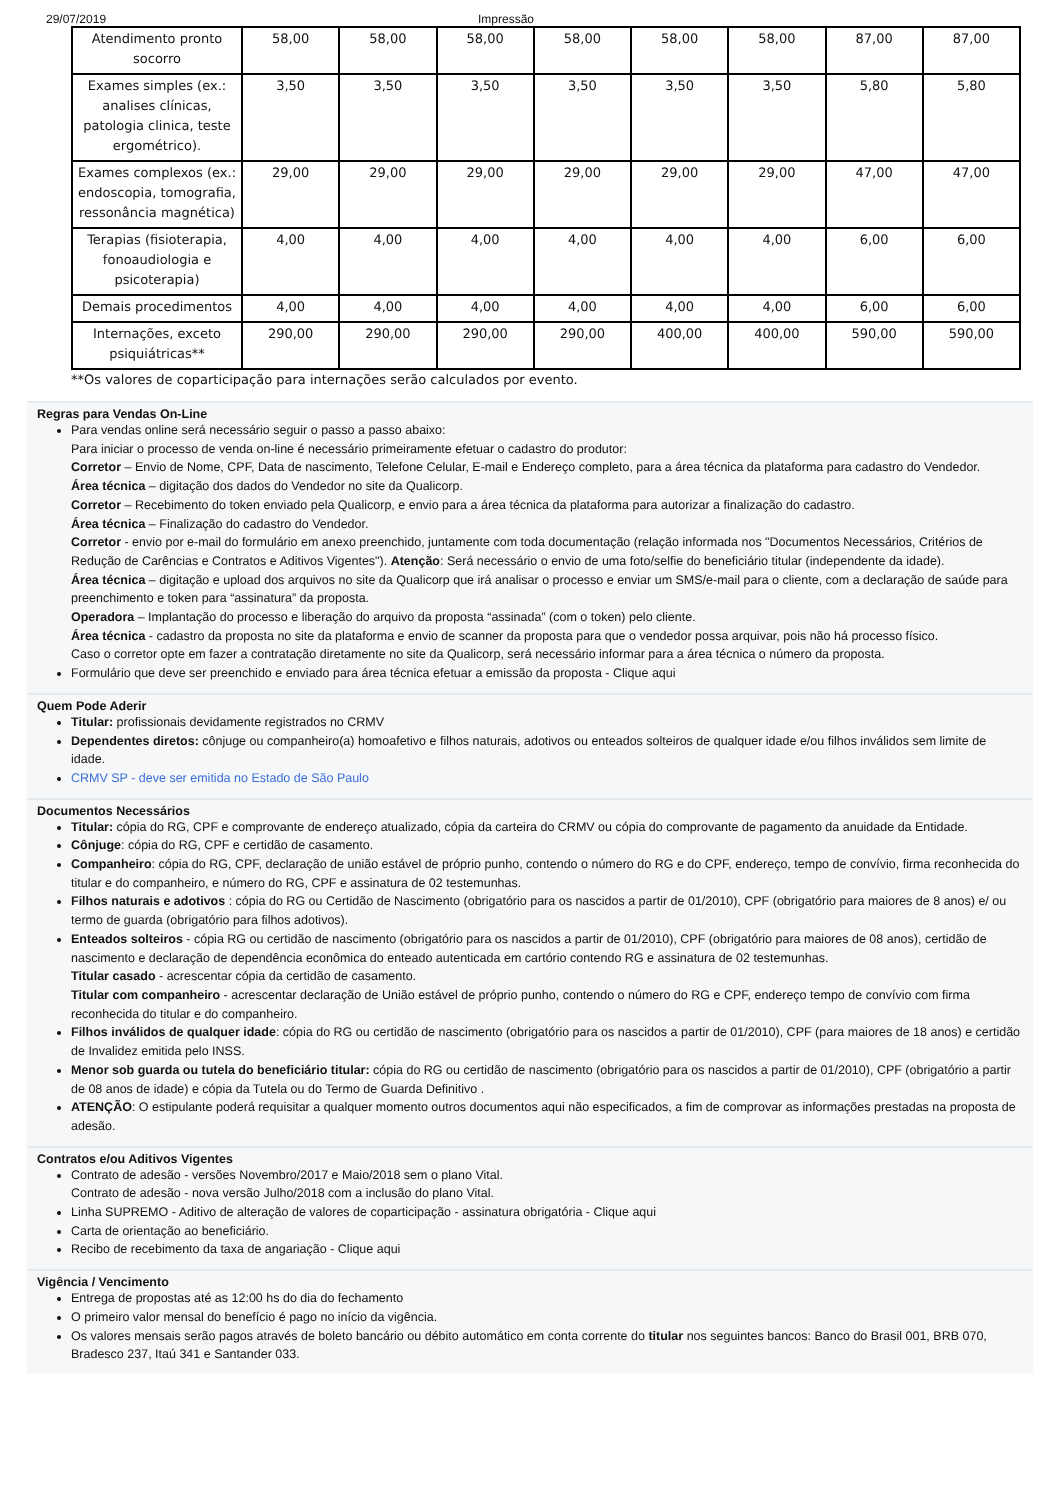29/07/2019 Impressão
| Atendimento pronto socorro | 58,00 | 58,00 | 58,00 | 58,00 | 58,00 | 58,00 | 87,00 | 87,00 |
| Exames simples (ex.: analises clínicas, patologia clinica, teste ergométrico). | 3,50 | 3,50 | 3,50 | 3,50 | 3,50 | 3,50 | 5,80 | 5,80 |
| Exames complexos (ex.: endoscopia, tomografia, ressonância magnética) | 29,00 | 29,00 | 29,00 | 29,00 | 29,00 | 29,00 | 47,00 | 47,00 |
| Terapias (fisioterapia, fonoaudiologia e psicoterapia) | 4,00 | 4,00 | 4,00 | 4,00 | 4,00 | 4,00 | 6,00 | 6,00 |
| Demais procedimentos | 4,00 | 4,00 | 4,00 | 4,00 | 4,00 | 4,00 | 6,00 | 6,00 |
| Internações, exceto psiquiátricas** | 290,00 | 290,00 | 290,00 | 290,00 | 400,00 | 400,00 | 590,00 | 590,00 |
**Os valores de coparticipação para internações serão calculados por evento.
Regras para Vendas On-Line
Para vendas online será necessário seguir o passo a passo abaixo:
Para iniciar o processo de venda on-line é necessário primeiramente efetuar o cadastro do produtor:
Corretor – Envio de Nome, CPF, Data de nascimento, Telefone Celular, E-mail e Endereço completo, para a área técnica da plataforma para cadastro do Vendedor.
Área técnica – digitação dos dados do Vendedor no site da Qualicorp.
Corretor – Recebimento do token enviado pela Qualicorp, e envio para a área técnica da plataforma para autorizar a finalização do cadastro.
Área técnica – Finalização do cadastro do Vendedor.
Corretor - envio por e-mail do formulário em anexo preenchido, juntamente com toda documentação (relação informada nos "Documentos Necessários, Critérios de Redução de Carências e Contratos e Aditivos Vigentes"). Atenção: Será necessário o envio de uma foto/selfie do beneficiário titular (independente da idade).
Área técnica – digitação e upload dos arquivos no site da Qualicorp que irá analisar o processo e enviar um SMS/e-mail para o cliente, com a declaração de saúde para preenchimento e token para “assinatura” da proposta.
Operadora – Implantação do processo e liberação do arquivo da proposta “assinada” (com o token) pelo cliente.
Área técnica - cadastro da proposta no site da plataforma e envio de scanner da proposta para que o vendedor possa arquivar, pois não há processo físico.
Caso o corretor opte em fazer a contratação diretamente no site da Qualicorp, será necessário informar para a área técnica o número da proposta.
Formulário que deve ser preenchido e enviado para área técnica efetuar a emissão da proposta - Clique aqui
Quem Pode Aderir
Titular: profissionais devidamente registrados no CRMV
Dependentes diretos: cônjuge ou companheiro(a) homoafetivo e filhos naturais, adotivos ou enteados solteiros de qualquer idade e/ou filhos inválidos sem limite de idade.
CRMV SP - deve ser emitida no Estado de São Paulo
Documentos Necessários
Titular: cópia do RG, CPF e comprovante de endereço atualizado, cópia da carteira do CRMV ou cópia do comprovante de pagamento da anuidade da Entidade.
Cônjuge: cópia do RG, CPF e certidão de casamento.
Companheiro: cópia do RG, CPF, declaração de união estável de próprio punho, contendo o número do RG e do CPF, endereço, tempo de convívio, firma reconhecida do titular e do companheiro, e número do RG, CPF e assinatura de 02 testemunhas.
Filhos naturais e adotivos : cópia do RG ou Certidão de Nascimento (obrigatório para os nascidos a partir de 01/2010), CPF (obrigatório para maiores de 8 anos) e/ ou termo de guarda (obrigatório para filhos adotivos).
Enteados solteiros - cópia RG ou certidão de nascimento (obrigatório para os nascidos a partir de 01/2010), CPF (obrigatório para maiores de 08 anos), certidão de nascimento e declaração de dependência econômica do enteado autenticada em cartório contendo RG e assinatura de 02 testemunhas.
Titular casado - acrescentar cópia da certidão de casamento.
Titular com companheiro - acrescentar declaração de União estável de próprio punho, contendo o número do RG e CPF, endereço tempo de convívio com firma reconhecida do titular e do companheiro.
Filhos inválidos de qualquer idade: cópia do RG ou certidão de nascimento (obrigatório para os nascidos a partir de 01/2010), CPF (para maiores de 18 anos) e certidão de Invalidez emitida pelo INSS.
Menor sob guarda ou tutela do beneficiário titular: cópia do RG ou certidão de nascimento (obrigatório para os nascidos a partir de 01/2010), CPF (obrigatório a partir de 08 anos de idade) e cópia da Tutela ou do Termo de Guarda Definitivo .
ATENÇÃO: O estipulante poderá requisitar a qualquer momento outros documentos aqui não especificados, a fim de comprovar as informações prestadas na proposta de adesão.
Contratos e/ou Aditivos Vigentes
Contrato de adesão - versões Novembro/2017 e Maio/2018 sem o plano Vital.
Contrato de adesão - nova versão Julho/2018 com a inclusão do plano Vital.
Linha SUPREMO - Aditivo de alteração de valores de coparticipação - assinatura obrigatória - Clique aqui
Carta de orientação ao beneficiário.
Recibo de recebimento da taxa de angariação - Clique aqui
Vigência / Vencimento
Entrega de propostas até as 12:00 hs do dia do fechamento
O primeiro valor mensal do benefício é pago no início da vigência.
Os valores mensais serão pagos através de boleto bancário ou débito automático em conta corrente do titular nos seguintes bancos: Banco do Brasil 001, BRB 070, Bradesco 237, Itaú 341 e Santander 033.